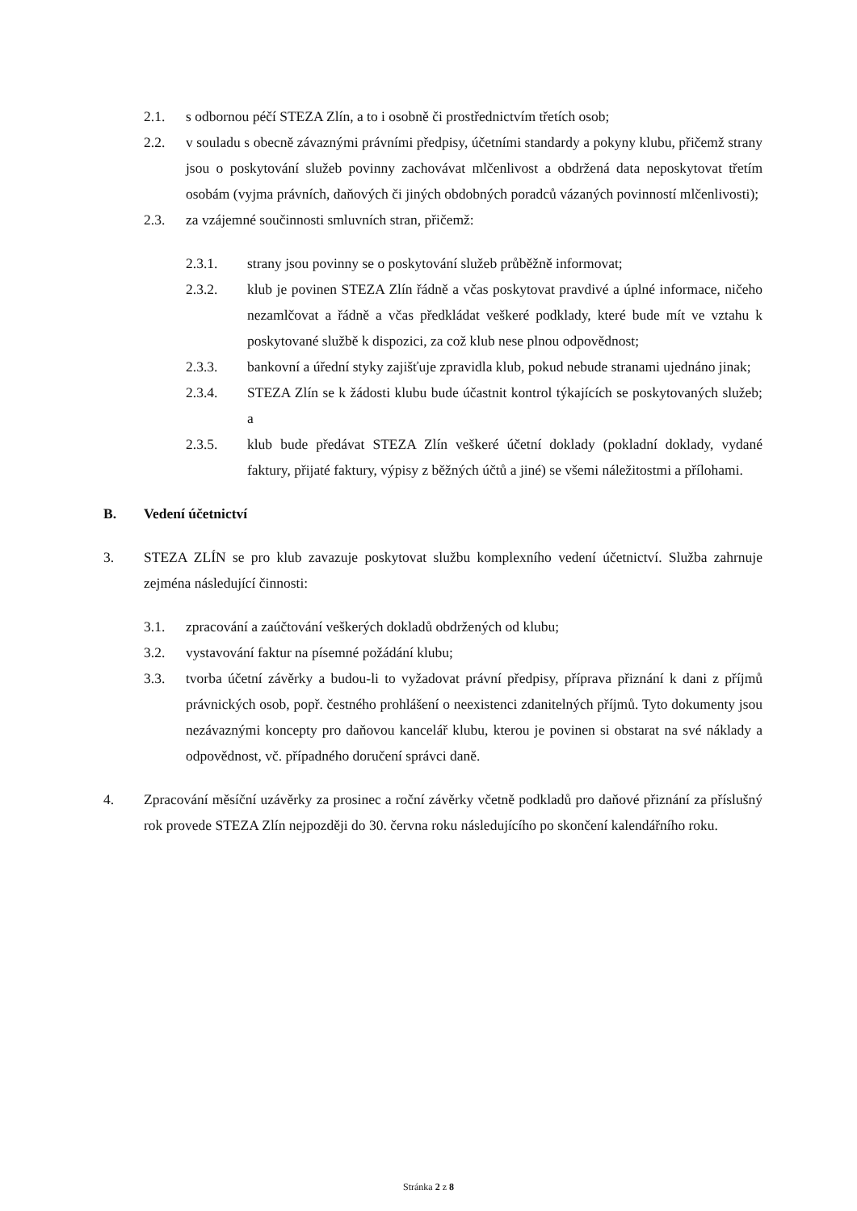2.1. s odbornou péčí STEZA Zlín, a to i osobně či prostřednictvím třetích osob;
2.2. v souladu s obecně závaznými právními předpisy, účetními standardy a pokyny klubu, přičemž strany jsou o poskytování služeb povinny zachovávat mlčenlivost a obdržená data neposkytovat třetím osobám (vyjma právních, daňových či jiných obdobných poradců vázaných povinností mlčenlivosti);
2.3. za vzájemné součinnosti smluvních stran, přičemž:
2.3.1. strany jsou povinny se o poskytování služeb průběžně informovat;
2.3.2. klub je povinen STEZA Zlín řádně a včas poskytovat pravdivé a úplné informace, ničeho nezamlčovat a řádně a včas předkládat veškeré podklady, které bude mít ve vztahu k poskytované službě k dispozici, za což klub nese plnou odpovědnost;
2.3.3. bankovní a úřední styky zajišťuje zpravidla klub, pokud nebude stranami ujednáno jinak;
2.3.4. STEZA Zlín se k žádosti klubu bude účastnit kontrol týkajících se poskytovaných služeb; a
2.3.5. klub bude předávat STEZA Zlín veškeré účetní doklady (pokladní doklady, vydané faktury, přijaté faktury, výpisy z běžných účtů a jiné) se všemi náležitostmi a přílohami.
B. Vedení účetnictví
3. STEZA ZLÍN se pro klub zavazuje poskytovat službu komplexního vedení účetnictví. Služba zahrnuje zejména následující činnosti:
3.1. zpracování a zaúčtování veškerých dokladů obdržených od klubu;
3.2. vystavování faktur na písemné požádání klubu;
3.3. tvorba účetní závěrky a budou-li to vyžadovat právní předpisy, příprava přiznání k dani z příjmů právnických osob, popř. čestného prohlášení o neexistenci zdanitelných příjmů. Tyto dokumenty jsou nezávaznými koncepty pro daňovou kancelář klubu, kterou je povinen si obstarat na své náklady a odpovědnost, vč. případného doručení správci daně.
4. Zpracování měsíční uzávěrky za prosinec a roční závěrky včetně podkladů pro daňové přiznání za příslušný rok provede STEZA Zlín nejpozději do 30. června roku následujícího po skončení kalendářního roku.
Stránka 2 z 8